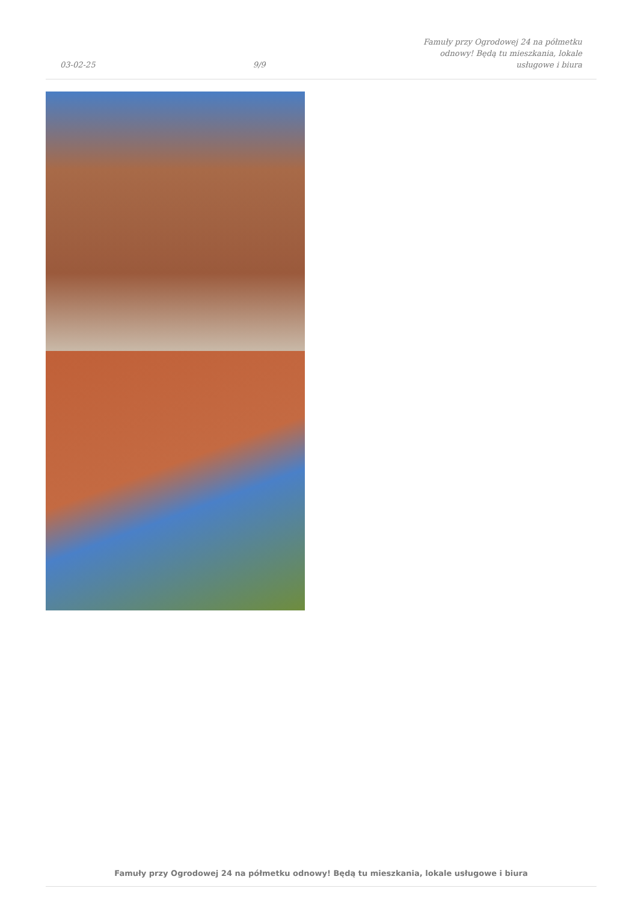03-02-25 9/9 Famuły przy Ogrodowej 24 na półmetku
odnowy! Będą tu mieszkania, lokale
usługowe i biura
Famuły przy Ogrodowej 24 na półmetku odnowy! Będą tu mieszkania, lokale usługowe i biura